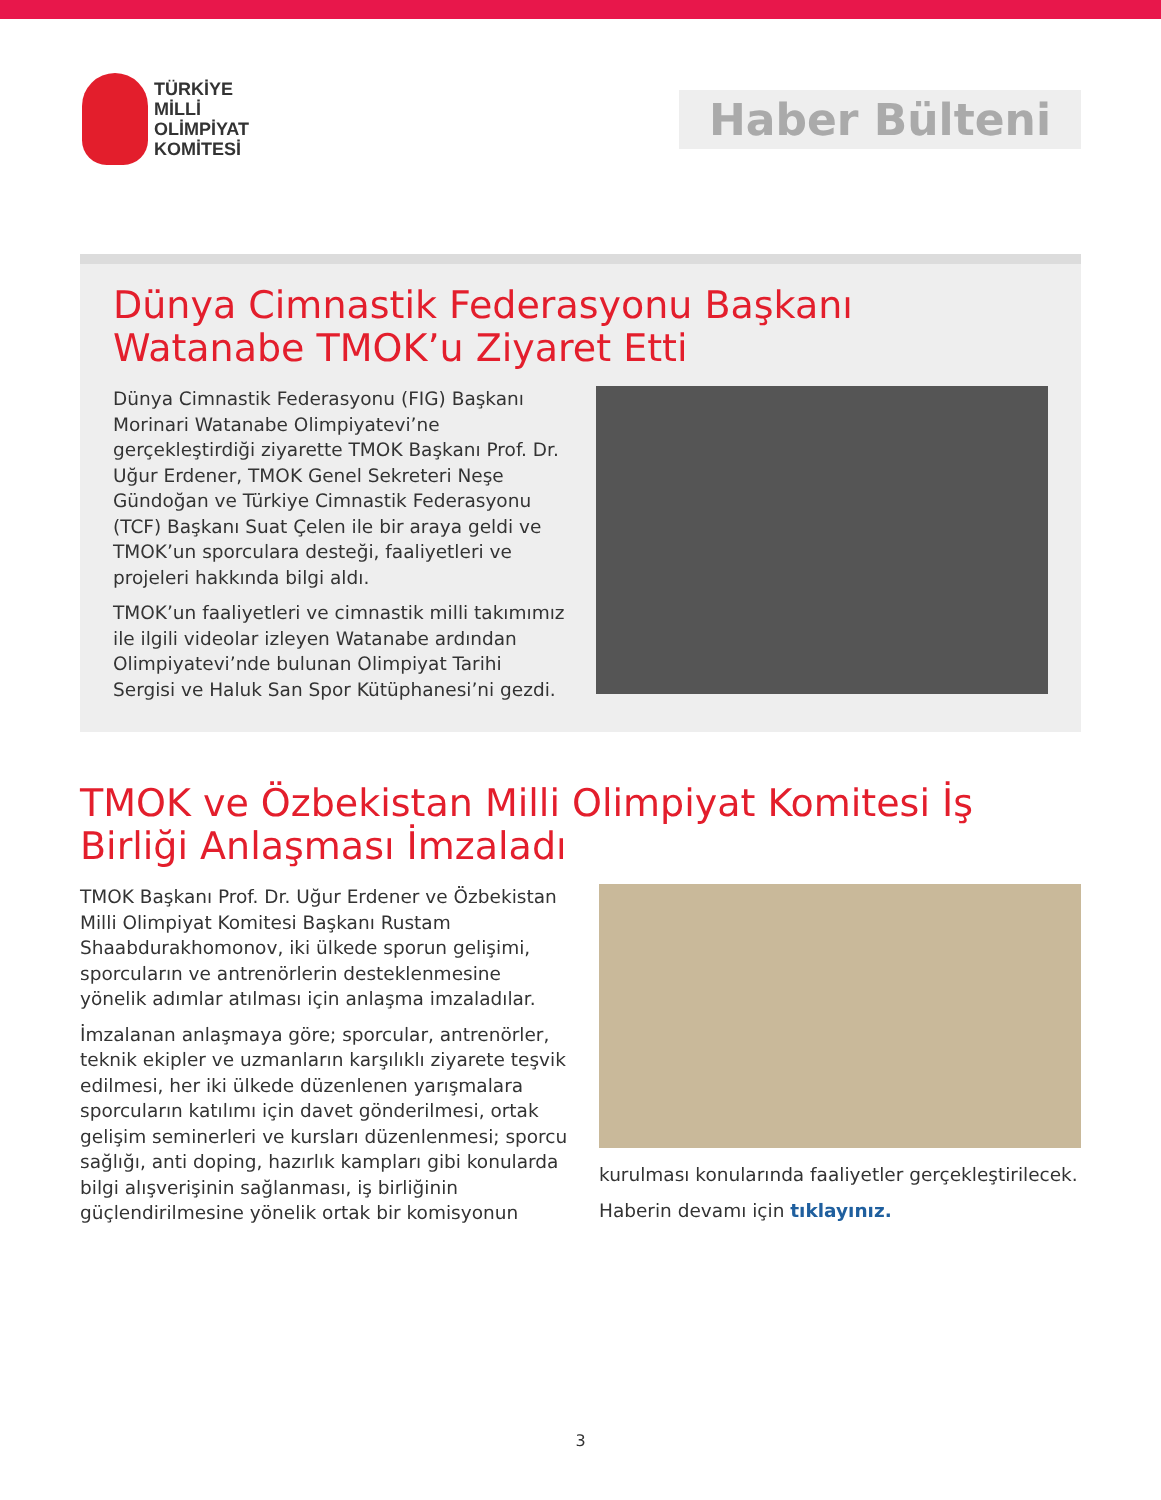TÜRKİYE
MİLLİ
OLİMPİYAT
KOMİTESİ
Haber Bülteni
Dünya Cimnastik Federasyonu Başkanı Watanabe TMOK’u Ziyaret Etti
Dünya Cimnastik Federasyonu (FIG) Başkanı Morinari Watanabe Olimpiyatevi’ne gerçekleştirdiği ziyarette TMOK Başkanı Prof. Dr. Uğur Erdener, TMOK Genel Sekreteri Neşe Gündoğan ve Türkiye Cimnastik Federasyonu (TCF) Başkanı Suat Çelen ile bir araya geldi ve TMOK’un sporculara desteği, faaliyetleri ve projeleri hakkında bilgi aldı.
TMOK’un faaliyetleri ve cimnastik milli takımımız ile ilgili videolar izleyen Watanabe ardından Olimpiyatevi’nde bulunan Olimpiyat Tarihi Sergisi ve Haluk San Spor Kütüphanesi’ni gezdi.
TMOK ve Özbekistan Milli Olimpiyat Komitesi İş Birliği Anlaşması İmzaladı
TMOK Başkanı Prof. Dr. Uğur Erdener ve Özbekistan Milli Olimpiyat Komitesi Başkanı Rustam Shaabdurakhomonov, iki ülkede sporun gelişimi, sporcuların ve antrenörlerin desteklenmesine yönelik adımlar atılması için anlaşma imzaladılar.
İmzalanan anlaşmaya göre; sporcular, antrenörler, teknik ekipler ve uzmanların karşılıklı ziyarete teşvik edilmesi, her iki ülkede düzenlenen yarışmalara sporcuların katılımı için davet gönderilmesi, ortak gelişim seminerleri ve kursları düzenlenmesi; sporcu sağlığı, anti doping, hazırlık kampları gibi konularda bilgi alışverişinin sağlanması, iş birliğinin güçlendirilmesine yönelik ortak bir komisyonun
kurulması konularında faaliyetler gerçekleştirilecek.
Haberin devamı için tıklayınız.
3